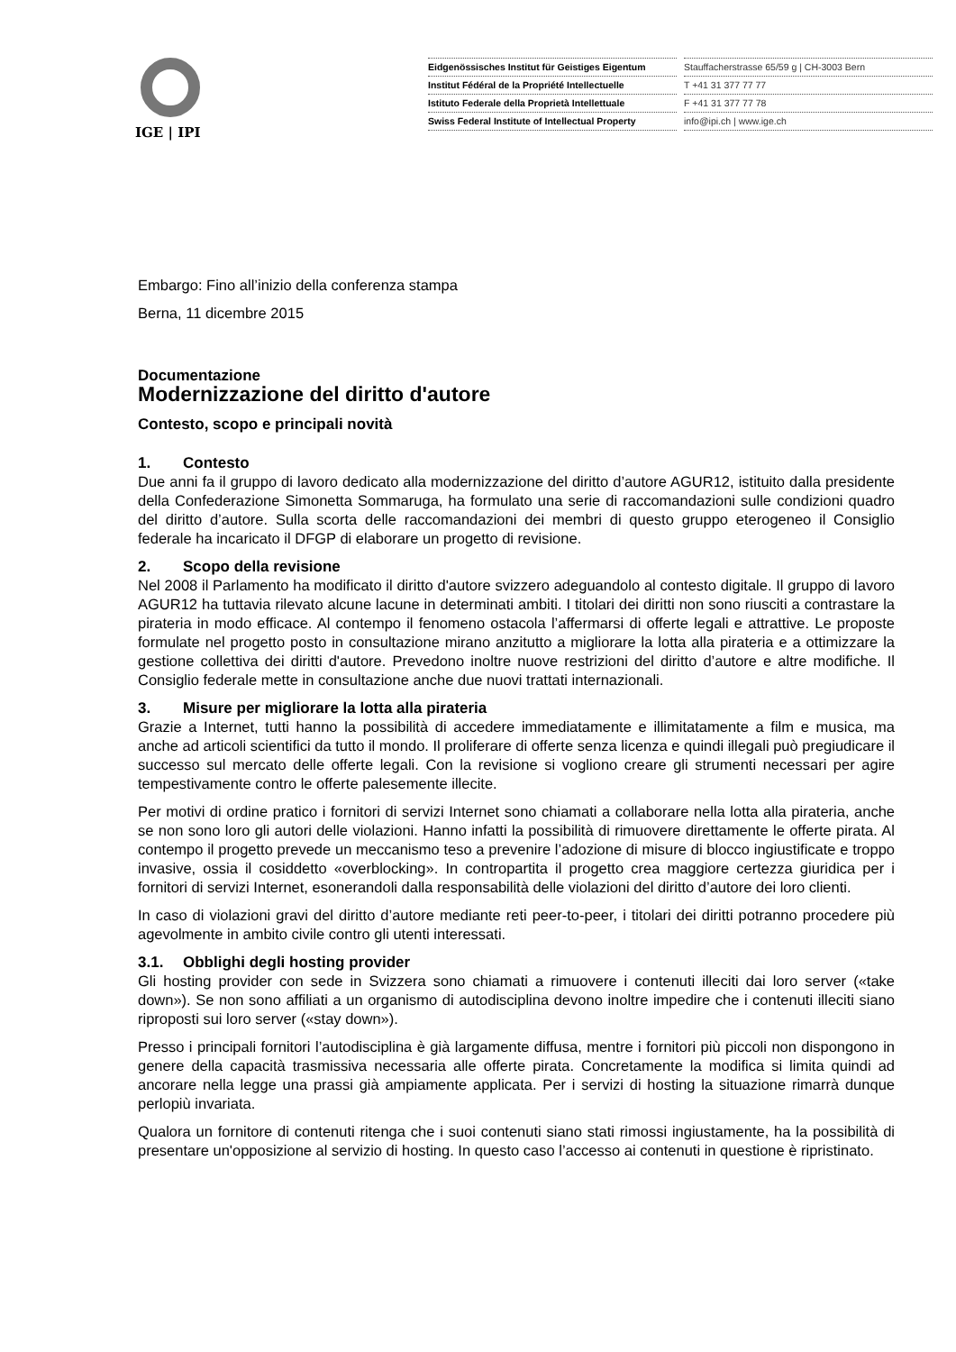IGE | IPI
Eidgenössisches Institut für Geistiges Eigentum
Institut Fédéral de la Propriété Intellectuelle
Istituto Federale della Proprietà Intellettuale
Swiss Federal Institute of Intellectual Property
Stauffacherstrasse 65/59 g | CH-3003 Bern
T +41 31 377 77 77
F +41 31 377 77 78
info@ipi.ch | www.ige.ch
Embargo: Fino all’inizio della conferenza stampa
Berna, 11 dicembre 2015
Documentazione
Modernizzazione del diritto d'autore
Contesto, scopo e principali novità
1. Contesto
Due anni fa il gruppo di lavoro dedicato alla modernizzazione del diritto d’autore AGUR12, istituito dalla presidente della Confederazione Simonetta Sommaruga, ha formulato una serie di raccomandazioni sulle condizioni quadro del diritto d’autore. Sulla scorta delle raccomandazioni dei membri di questo gruppo eterogeneo il Consiglio federale ha incaricato il DFGP di elaborare un progetto di revisione.
2. Scopo della revisione
Nel 2008 il Parlamento ha modificato il diritto d'autore svizzero adeguandolo al contesto digitale. Il gruppo di lavoro AGUR12 ha tuttavia rilevato alcune lacune in determinati ambiti. I titolari dei diritti non sono riusciti a contrastare la pirateria in modo efficace. Al contempo il fenomeno ostacola l’affermarsi di offerte legali e attrattive. Le proposte formulate nel progetto posto in consultazione mirano anzitutto a migliorare la lotta alla pirateria e a ottimizzare la gestione collettiva dei diritti d'autore. Prevedono inoltre nuove restrizioni del diritto d’autore e altre modifiche. Il Consiglio federale mette in consultazione anche due nuovi trattati internazionali.
3. Misure per migliorare la lotta alla pirateria
Grazie a Internet, tutti hanno la possibilità di accedere immediatamente e illimitatamente a film e musica, ma anche ad articoli scientifici da tutto il mondo. Il proliferare di offerte senza licenza e quindi illegali può pregiudicare il successo sul mercato delle offerte legali. Con la revisione si vogliono creare gli strumenti necessari per agire tempestivamente contro le offerte palesemente illecite.
Per motivi di ordine pratico i fornitori di servizi Internet sono chiamati a collaborare nella lotta alla pirateria, anche se non sono loro gli autori delle violazioni. Hanno infatti la possibilità di rimuovere direttamente le offerte pirata. Al contempo il progetto prevede un meccanismo teso a prevenire l’adozione di misure di blocco ingiustificate e troppo invasive, ossia il cosiddetto «overblocking». In contropartita il progetto crea maggiore certezza giuridica per i fornitori di servizi Internet, esonerandoli dalla responsabilità delle violazioni del diritto d’autore dei loro clienti.
In caso di violazioni gravi del diritto d’autore mediante reti peer-to-peer, i titolari dei diritti potranno procedere più agevolmente in ambito civile contro gli utenti interessati.
3.1. Obblighi degli hosting provider
Gli hosting provider con sede in Svizzera sono chiamati a rimuovere i contenuti illeciti dai loro server («take down»). Se non sono affiliati a un organismo di autodisciplina devono inoltre impedire che i contenuti illeciti siano riproposti sui loro server («stay down»).
Presso i principali fornitori l’autodisciplina è già largamente diffusa, mentre i fornitori più piccoli non dispongono in genere della capacità trasmissiva necessaria alle offerte pirata. Concretamente la modifica si limita quindi ad ancorare nella legge una prassi già ampiamente applicata. Per i servizi di hosting la situazione rimarrà dunque perlopiù invariata.
Qualora un fornitore di contenuti ritenga che i suoi contenuti siano stati rimossi ingiustamente, ha la possibilità di presentare un'opposizione al servizio di hosting. In questo caso l’accesso ai contenuti in questione è ripristinato.